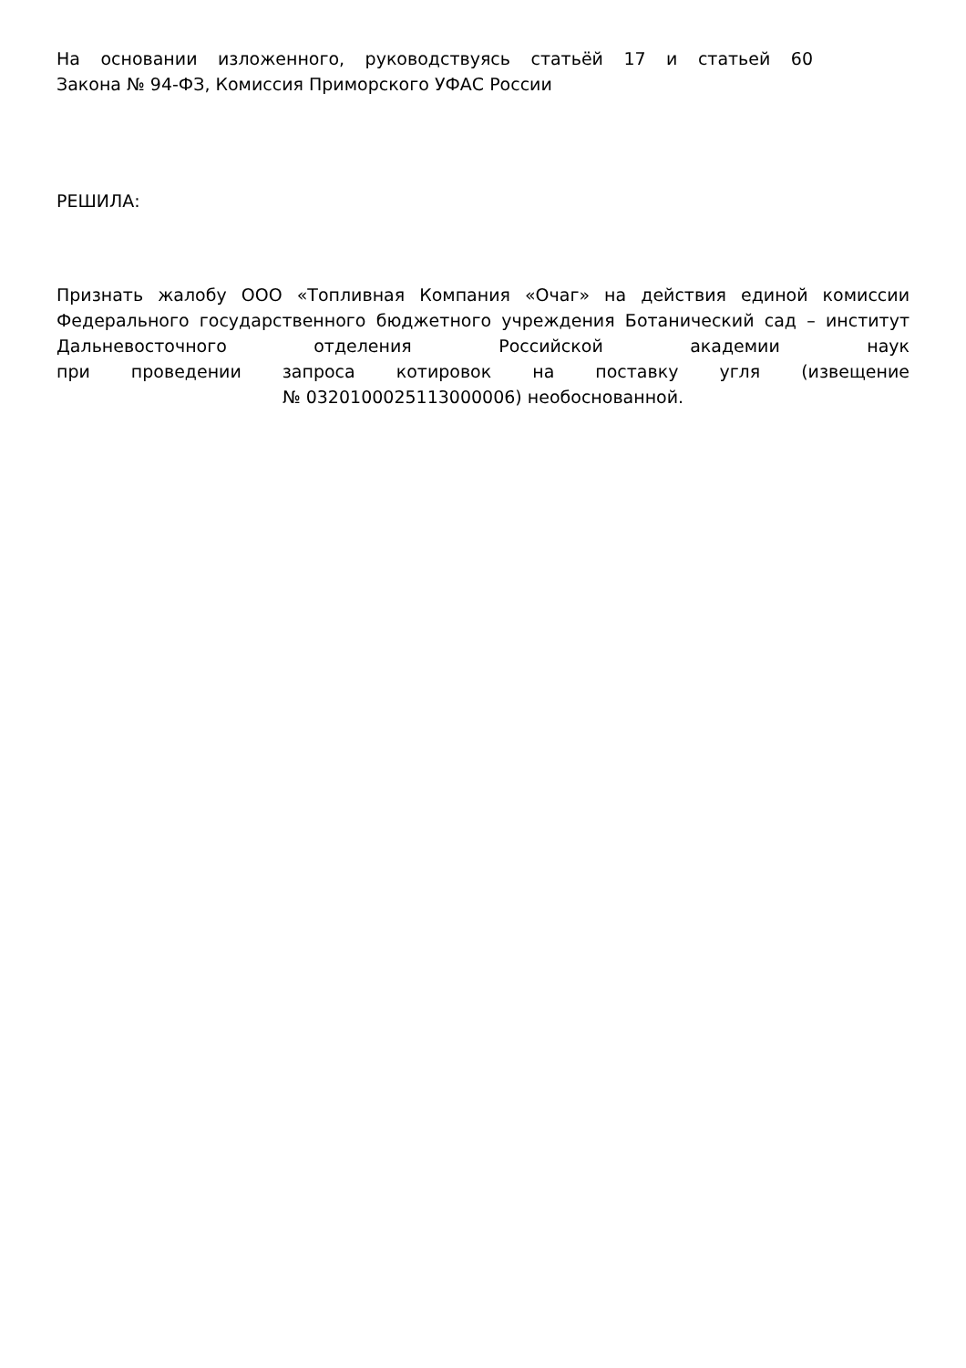На основании изложенного, руководствуясь статьёй 17 и статьей 60
Закона № 94-ФЗ, Комиссия Приморского УФАС России
РЕШИЛА:
Признать жалобу ООО «Топливная Компания «Очаг» на действия единой комиссии Федерального государственного бюджетного учреждения Ботанический сад – институт Дальневосточного отделения Российской академии наук
при проведении запроса котировок на поставку угля (извещение
№ 0320100025113000006) необоснованной.